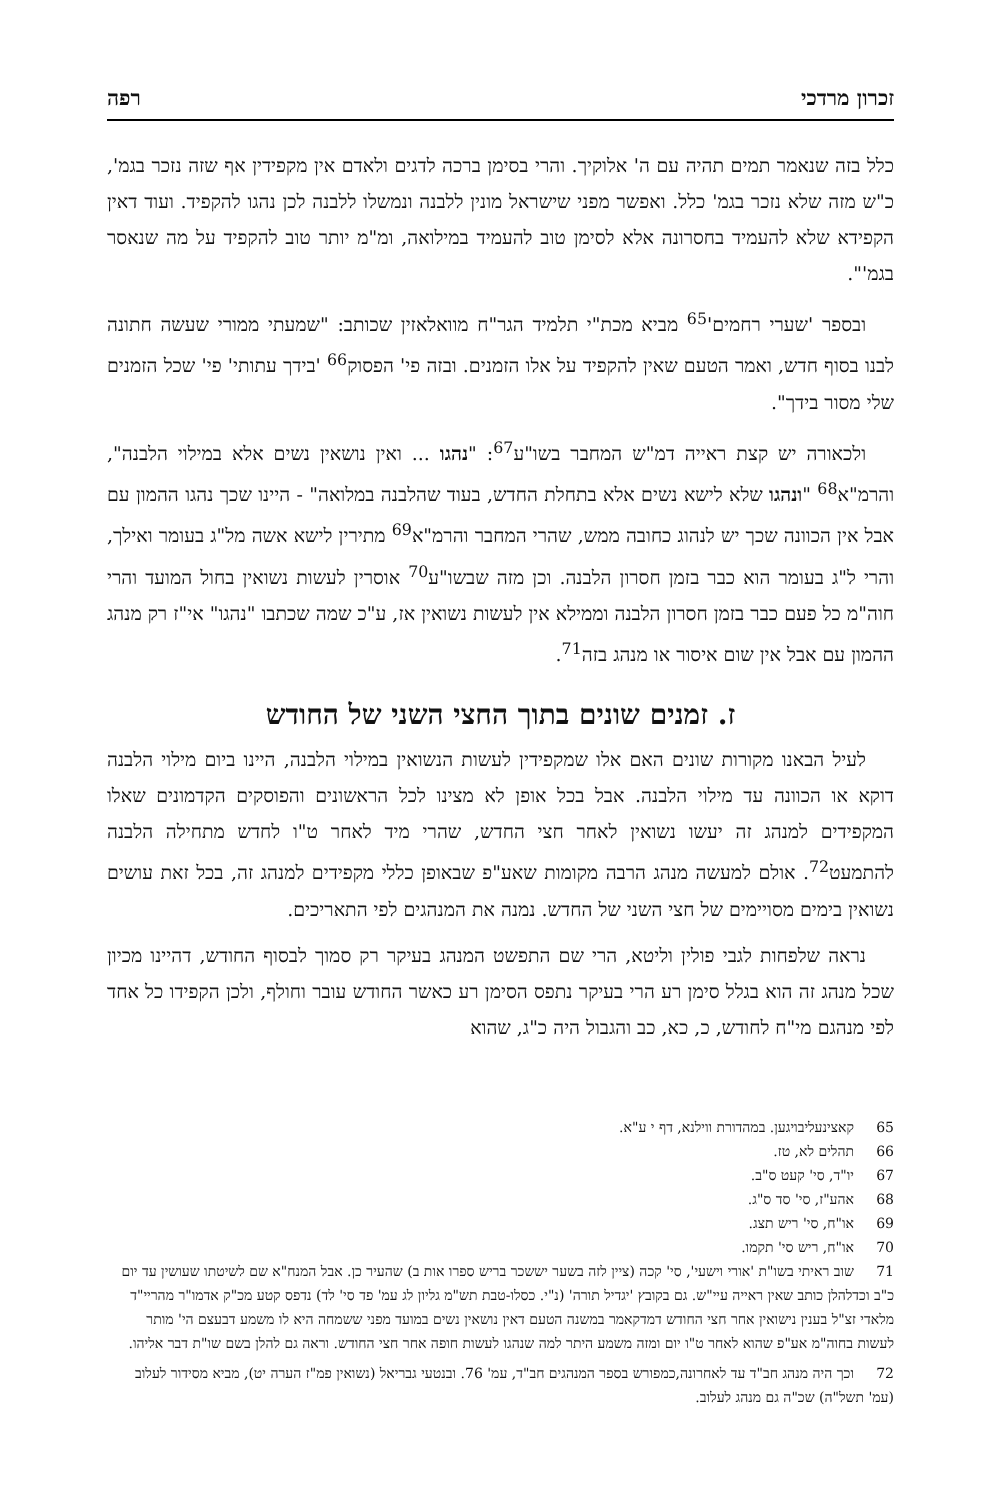זכרון מרדכי רפה
כלל בזה שנאמר תמים תהיה עם ה' אלוקיך. והרי בסימן ברכה לדגים ולאדם אין מקפידין אף שזה נזכר בגמ', כ"ש מזה שלא נזכר בגמ' כלל. ואפשר מפני שישראל מונין ללבנה ונמשלו ללבנה לכן נהגו להקפיד. ועוד דאין הקפידא שלא להעמיד בחסרונה אלא לסימן טוב להעמיד במילואה, ומ"מ יותר טוב להקפיד על מה שנאסר בגמ'".
ובספר 'שערי רחמים'<sup>65</sup> מביא מכת"י תלמיד הגר"ח מוואלאזין שכותב: "שמעתי ממורי שעשה חתונה לבנו בסוף חדש, ואמר הטעם שאין להקפיד על אלו הזמנים. ובזה פי' הפסוק<sup>66</sup> 'בידך עתותי' פי' שכל הזמנים שלי מסור בידך".
ולכאורה יש קצת ראייה דמ"ש המחבר בשו"ע<sup>67</sup>: "נהגו ... ואין נושאין נשים אלא במילוי הלבנה", והרמ"א<sup>68</sup> "ונהגו שלא לישא נשים אלא בתחלת החדש, בעוד שהלבנה במלואה" - היינו שכך נהגו ההמון עם אבל אין הכוונה שכך יש לנהוג כחובה ממש, שהרי המחבר והרמ"א<sup>69</sup> מתירין לישא אשה מל"ג בעומר ואילך, והרי ל"ג בעומר הוא כבר בזמן חסרון הלבנה. וכן מזה שבשו"ע<sup>70</sup> אוסרין לעשות נשואין בחול המועד והרי חוה"מ כל פעם כבר בזמן חסרון הלבנה וממילא אין לעשות נשואין אז, ע"כ שמה שכתבו "נהגו" אי"ז רק מנהג ההמון עם אבל אין שום איסור או מנהג בזה<sup>71</sup>.
ז. זמנים שונים בתוך החצי השני של החודש
לעיל הבאנו מקורות שונים האם אלו שמקפידין לעשות הנשואין במילוי הלבנה, היינו ביום מילוי הלבנה דוקא או הכוונה עד מילוי הלבנה. אבל בכל אופן לא מצינו לכל הראשונים והפוסקים הקדמונים שאלו המקפידים למנהג זה יעשו נשואין לאחר חצי החדש, שהרי מיד לאחר ט"ו לחדש מתחילה הלבנה להתמעט<sup>72</sup>. אולם למעשה מנהג הרבה מקומות שאע"פ שבאופן כללי מקפידים למנהג זה, בכל זאת עושים נשואין בימים מסויימים של חצי השני של החדש. נמנה את המנהגים לפי התאריכים.
נראה שלפחות לגבי פולין וליטא, הרי שם התפשט המנהג בעיקר רק סמוך לבסוף החודש, דהיינו מכיון שכל מנהג זה הוא בגלל סימן רע הרי בעיקר נתפס הסימן רע כאשר החודש עובר וחולף, ולכן הקפידו כל אחד לפי מנהגם מי"ח לחודש, כ, כא, כב והגבול היה כ"ג, שהוא
65 קאצינעליבויגען. במהדורת ווילנא, דף י ע"א.
66 תהלים לא, טז.
67 יו"ד, סי' קעט ס"ב.
68 אהע"ז, סי' סד ס"ג.
69 או"ח, סי' ריש תצג.
70 או"ח, ריש סי' תקמו.
71 שוב ראיתי בשו"ת 'אורי וישעי', סי' קכה (ציין לזה בשער יששכר בריש ספרו אות ב) שהעיר כן. אבל המנח"א שם לשיטתו שעושין עד יום כ"ב וכדלהלן כותב שאין ראייה עיי"ש. גם בקובץ 'יגדיל תורה' (נ"י. כסלו-טבת תש"מ גליון לג עמ' פד סי' לד) נדפס קטע מכ"ק אדמו"ר מהריי"ד מלאדי זצ"ל בענין נישואין אחר חצי החודש דמדקאמר במשנה הטעם דאין נושאין נשים במועד מפני ששמחה היא לו משמע דבעצם הי' מותר לעשות בחוה"מ אע"פ שהוא לאחר ט"ו יום ומזה משמע היתר למה שנהגו לעשות חופה אחר חצי החודש. וראה גם להלן בשם שו"ת דבר אליהו.
72 וכך היה מנהג חב"ד עד לאחרונה,כמפורש בספר המנהגים חב"ד, עמ' 76. ובנטעי גבריאל (נשואין פמ"ז הערה יט), מביא מסידור לעלוב (עמ' תשל"ה) שכ"ה גם מנהג לעלוב.